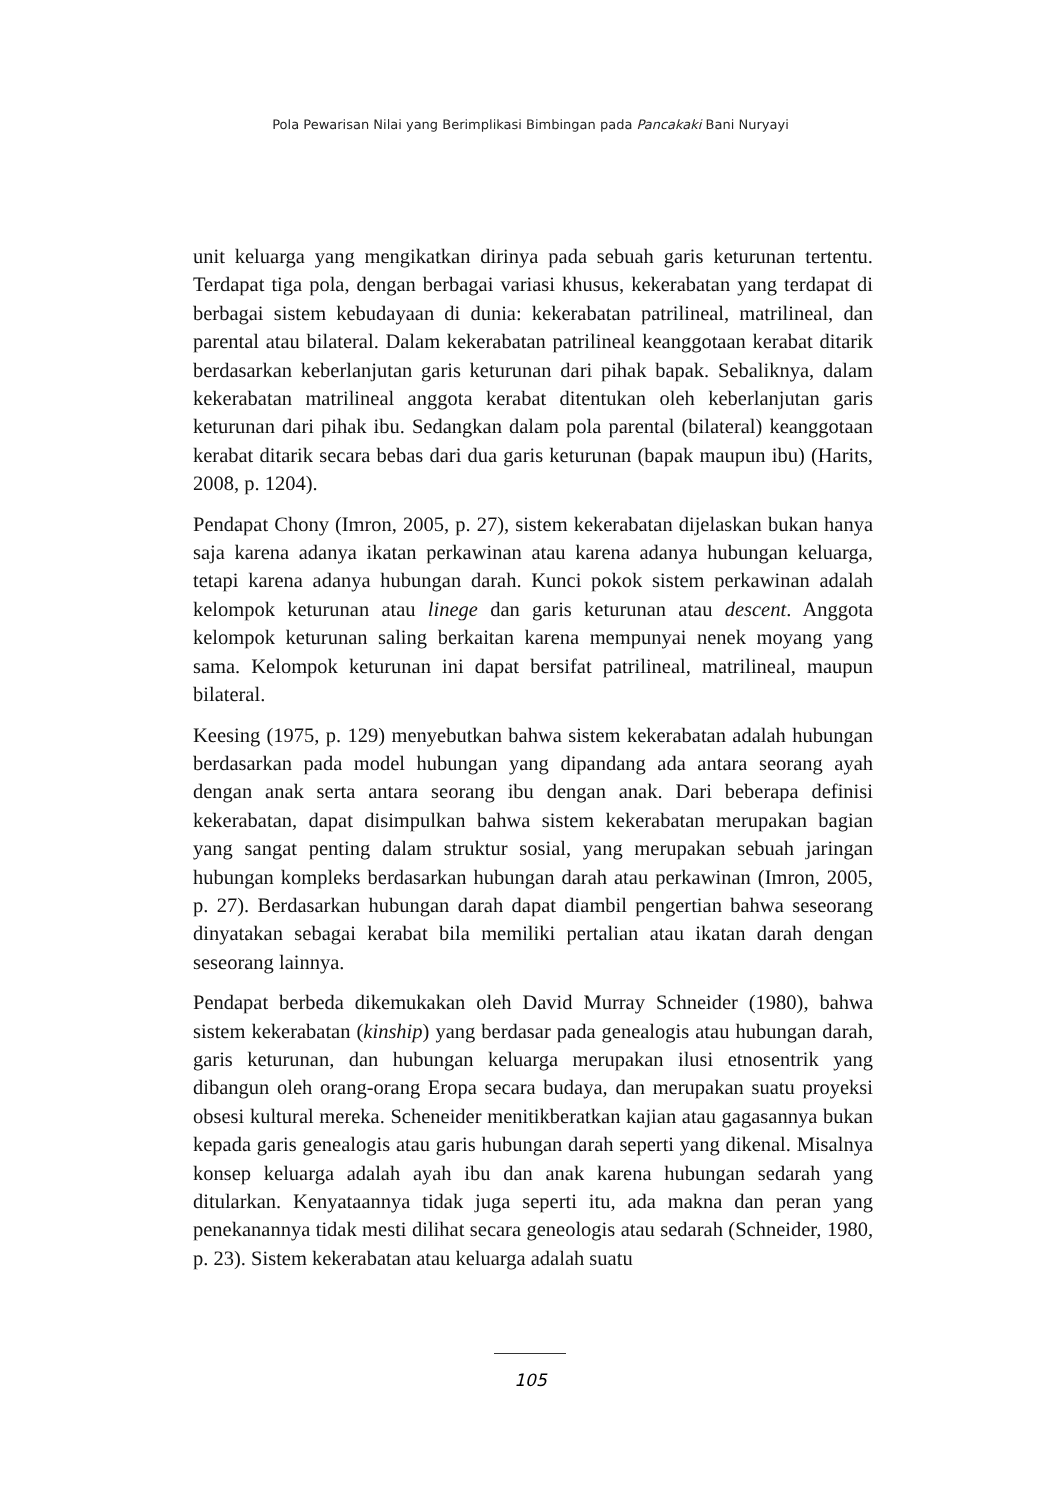Pola Pewarisan Nilai yang Berimplikasi Bimbingan pada Pancakaki Bani Nuryayi
unit keluarga yang mengikatkan dirinya pada sebuah garis keturunan tertentu. Terdapat tiga pola, dengan berbagai variasi khusus, kekerabatan yang terdapat di berbagai sistem kebudayaan di dunia: kekerabatan patrilineal, matrilineal, dan parental atau bilateral. Dalam kekerabatan patrilineal keanggotaan kerabat ditarik berdasarkan keberlanjutan garis keturunan dari pihak bapak. Sebaliknya, dalam kekerabatan matrilineal anggota kerabat ditentukan oleh keberlanjutan garis keturunan dari pihak ibu. Sedangkan dalam pola parental (bilateral) keanggotaan kerabat ditarik secara bebas dari dua garis keturunan (bapak maupun ibu) (Harits, 2008, p. 1204).
Pendapat Chony (Imron, 2005, p. 27), sistem kekerabatan dijelaskan bukan hanya saja karena adanya ikatan perkawinan atau karena adanya hubungan keluarga, tetapi karena adanya hubungan darah. Kunci pokok sistem perkawinan adalah kelompok keturunan atau linege dan garis keturunan atau descent. Anggota kelompok keturunan saling berkaitan karena mempunyai nenek moyang yang sama. Kelompok keturunan ini dapat bersifat patrilineal, matrilineal, maupun bilateral.
Keesing (1975, p. 129) menyebutkan bahwa sistem kekerabatan adalah hubungan berdasarkan pada model hubungan yang dipandang ada antara seorang ayah dengan anak serta antara seorang ibu dengan anak. Dari beberapa definisi kekerabatan, dapat disimpulkan bahwa sistem kekerabatan merupakan bagian yang sangat penting dalam struktur sosial, yang merupakan sebuah jaringan hubungan kompleks berdasarkan hubungan darah atau perkawinan (Imron, 2005, p. 27). Berdasarkan hubungan darah dapat diambil pengertian bahwa seseorang dinyatakan sebagai kerabat bila memiliki pertalian atau ikatan darah dengan seseorang lainnya.
Pendapat berbeda dikemukakan oleh David Murray Schneider (1980), bahwa sistem kekerabatan (kinship) yang berdasar pada genealogis atau hubungan darah, garis keturunan, dan hubungan keluarga merupakan ilusi etnosentrik yang dibangun oleh orang-orang Eropa secara budaya, dan merupakan suatu proyeksi obsesi kultural mereka. Scheneider menitikberatkan kajian atau gagasannya bukan kepada garis genealogis atau garis hubungan darah seperti yang dikenal. Misalnya konsep keluarga adalah ayah ibu dan anak karena hubungan sedarah yang ditularkan. Kenyataannya tidak juga seperti itu, ada makna dan peran yang penekanannya tidak mesti dilihat secara geneologis atau sedarah (Schneider, 1980, p. 23). Sistem kekerabatan atau keluarga adalah suatu
105